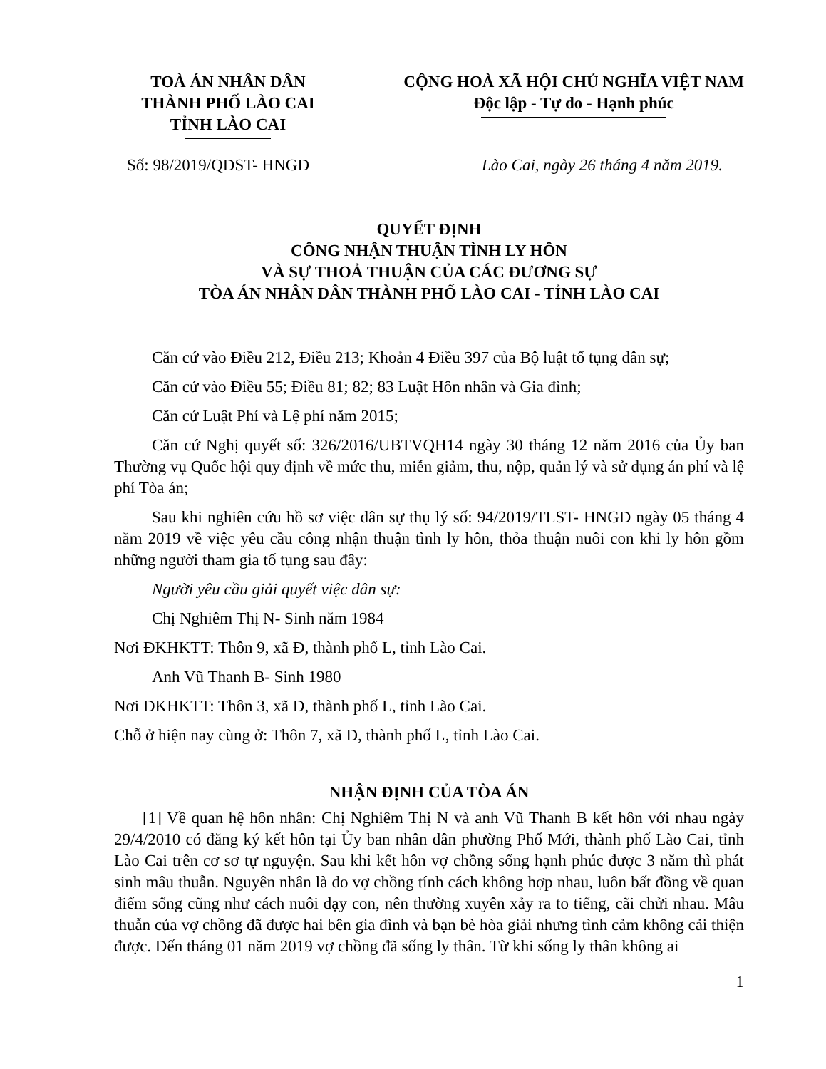TOÀ ÁN NHÂN DÂN
THÀNH PHỐ LÀO CAI
TỈNH LÀO CAI
CỘNG HOÀ XÃ HỘI CHỦ NGHĨA VIỆT NAM
Độc lập - Tự do - Hạnh phúc
Số: 98/2019/QĐST- HNGĐ Lào Cai, ngày 26 tháng 4 năm 2019.
QUYẾT ĐỊNH
CÔNG NHẬN THUẬN TÌNH LY HÔN
VÀ SỰ THOẢ THUẬN CỦA CÁC ĐƯƠNG SỰ
TÒA ÁN NHÂN DÂN THÀNH PHỐ LÀO CAI - TỈNH LÀO CAI
Căn cứ vào Điều 212, Điều 213; Khoản 4 Điều 397 của Bộ luật tố tụng dân sự;
Căn cứ vào Điều 55; Điều 81; 82; 83 Luật Hôn nhân và Gia đình;
Căn cứ Luật Phí và Lệ phí năm 2015;
Căn cứ Nghị quyết số: 326/2016/UBTVQH14 ngày 30 tháng 12 năm 2016 của Ủy ban Thường vụ Quốc hội quy định về mức thu, miễn giảm, thu, nộp, quản lý và sử dụng án phí và lệ phí Tòa án;
Sau khi nghiên cứu hồ sơ việc dân sự thụ lý số: 94/2019/TLST- HNGĐ ngày 05 tháng 4 năm 2019 về việc yêu cầu công nhận thuận tình ly hôn, thỏa thuận nuôi con khi ly hôn gồm những người tham gia tố tụng sau đây:
Người yêu cầu giải quyết việc dân sự:
Chị Nghiêm Thị N- Sinh năm 1984
Nơi ĐKHKTT: Thôn 9, xã Đ, thành phố L, tỉnh Lào Cai.
Anh Vũ Thanh B- Sinh 1980
Nơi ĐKHKTT: Thôn 3, xã Đ, thành phố L, tỉnh Lào Cai.
Chỗ ở hiện nay cùng ở: Thôn 7, xã Đ, thành phố L, tỉnh Lào Cai.
NHẬN ĐỊNH CỦA TÒA ÁN
[1] Về quan hệ hôn nhân: Chị Nghiêm Thị N và anh Vũ Thanh B kết hôn với nhau ngày 29/4/2010 có đăng ký kết hôn tại Ủy ban nhân dân phường Phố Mới, thành phố Lào Cai, tỉnh Lào Cai trên cơ sơ tự nguyện. Sau khi kết hôn vợ chồng sống hạnh phúc được 3 năm thì phát sinh mâu thuẫn. Nguyên nhân là do vợ chồng tính cách không hợp nhau, luôn bất đồng về quan điểm sống cũng như cách nuôi dạy con, nên thường xuyên xảy ra to tiếng, cãi chửi nhau. Mâu thuẫn của vợ chồng đã được hai bên gia đình và bạn bè hòa giải nhưng tình cảm không cải thiện được. Đến tháng 01 năm 2019 vợ chồng đã sống ly thân. Từ khi sống ly thân không ai
1